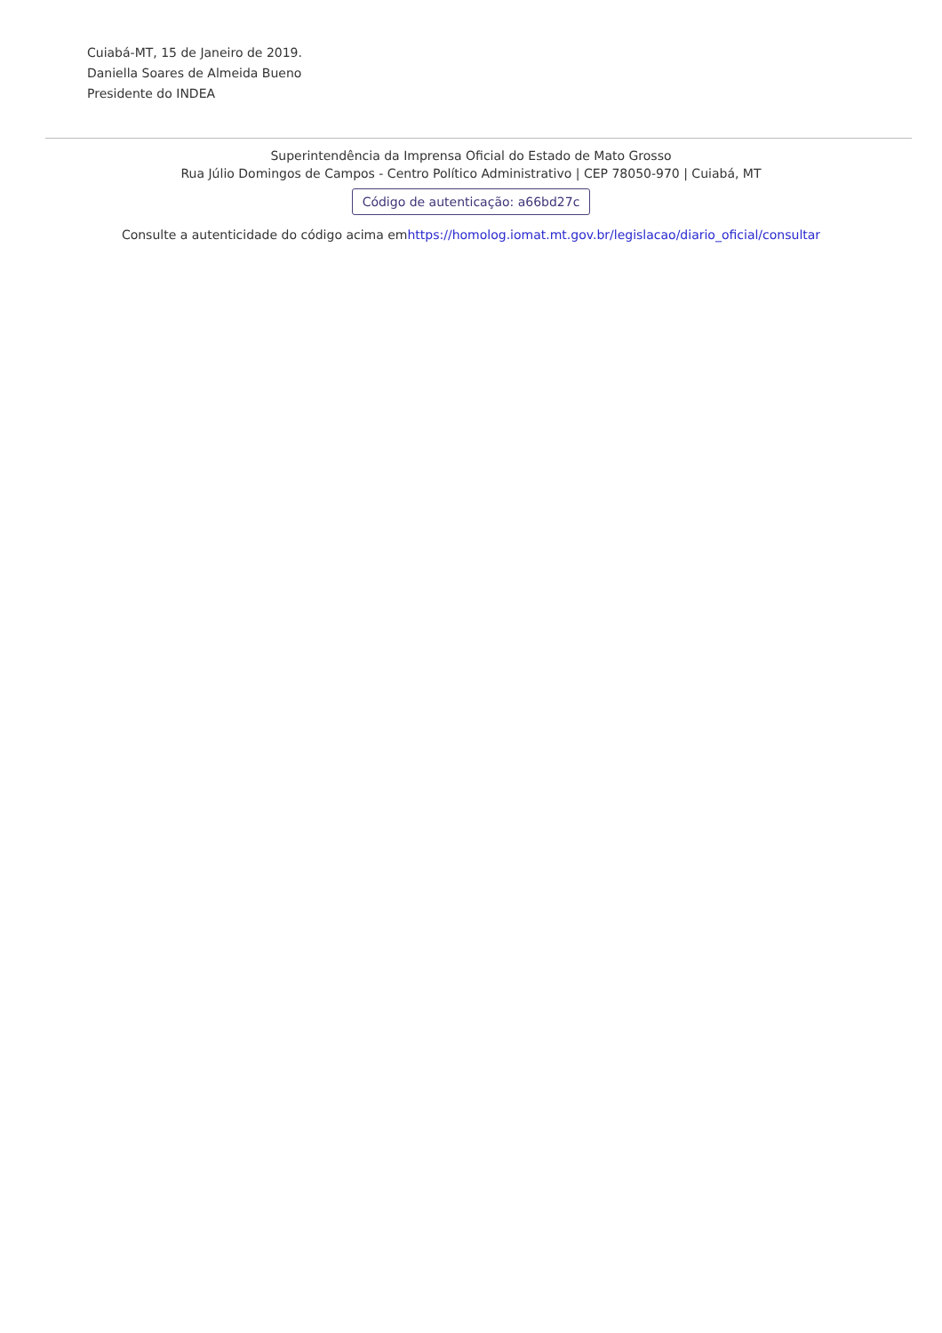Cuiabá-MT, 15 de Janeiro de 2019.
Daniella Soares de Almeida Bueno
Presidente do INDEA
Superintendência da Imprensa Oficial do Estado de Mato Grosso
Rua Júlio Domingos de Campos - Centro Político Administrativo | CEP 78050-970 | Cuiabá, MT
Código de autenticação: a66bd27c
Consulte a autenticidade do código acima emhttps://homolog.iomat.mt.gov.br/legislacao/diario_oficial/consultar